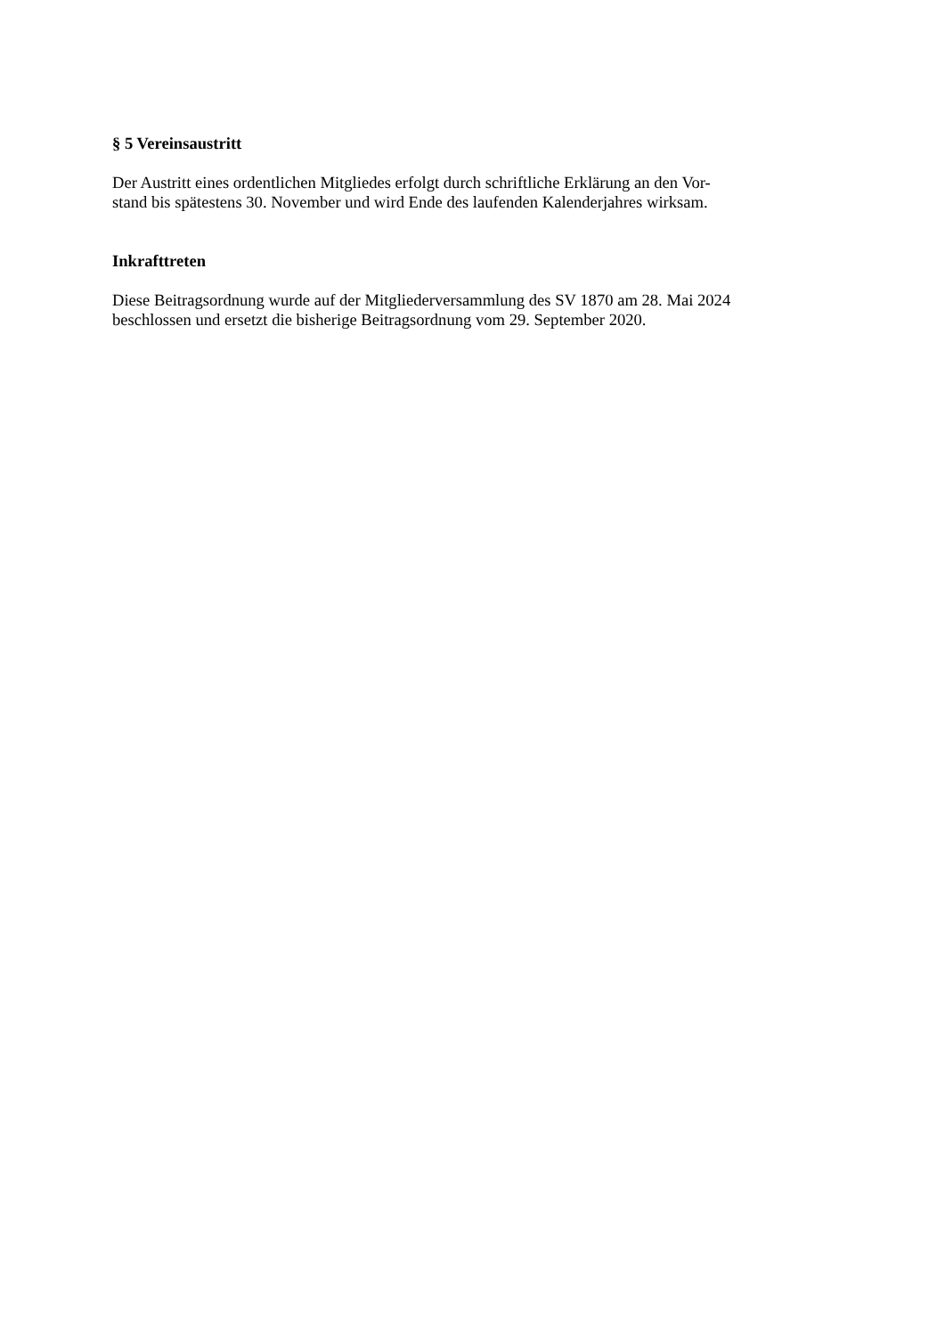§ 5 Vereinsaustritt
Der Austritt eines ordentlichen Mitgliedes erfolgt durch schriftliche Erklärung an den Vor-
stand bis spätestens 30. November und wird Ende des laufenden Kalenderjahres wirksam.
Inkrafttreten
Diese Beitragsordnung wurde auf der Mitgliederversammlung des SV 1870 am 28. Mai 2024
beschlossen und ersetzt die bisherige Beitragsordnung vom 29. September 2020.